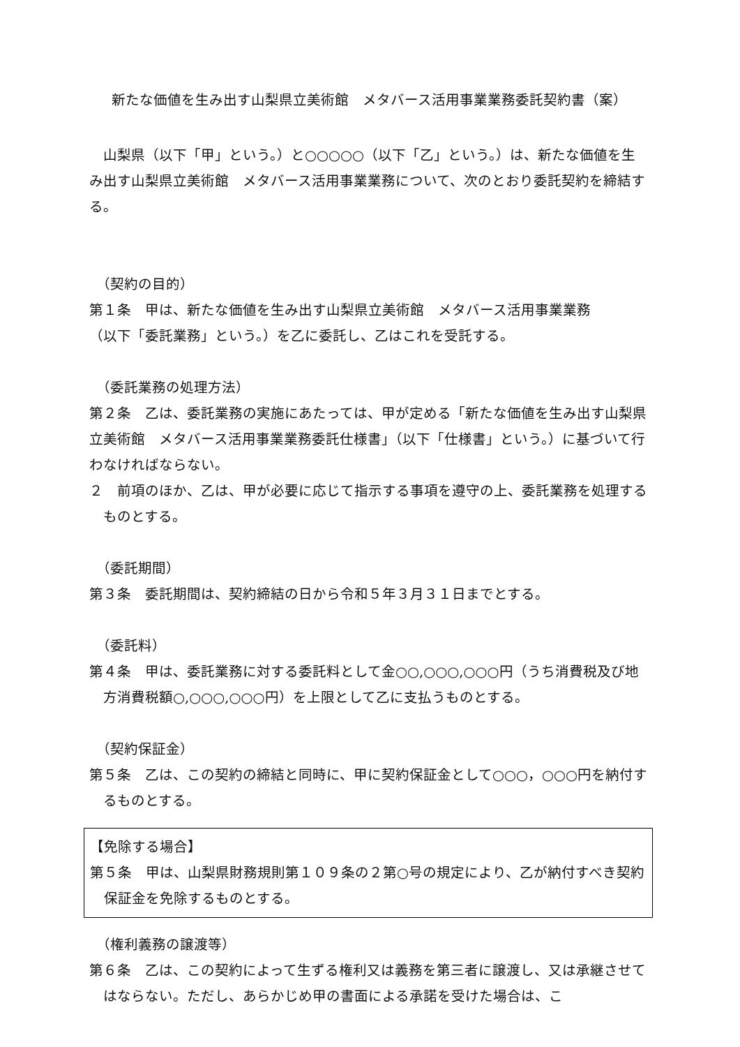新たな価値を生み出す山梨県立美術館　メタバース活用事業業務委託契約書（案）
　山梨県（以下「甲」という。）と○○○○○（以下「乙」という。）は、新たな価値を生み出す山梨県立美術館　メタバース活用事業業務について、次のとおり委託契約を締結する。
（契約の目的）
第１条　甲は、新たな価値を生み出す山梨県立美術館　メタバース活用事業業務
（以下「委託業務」という。）を乙に委託し、乙はこれを受託する。
（委託業務の処理方法）
第２条　乙は、委託業務の実施にあたっては、甲が定める「新たな価値を生み出す山梨県立美術館　メタバース活用事業業務委託仕様書」（以下「仕様書」という。）に基づいて行わなければならない。
２　前項のほか、乙は、甲が必要に応じて指示する事項を遵守の上、委託業務を処理するものとする。
（委託期間）
第３条　委託期間は、契約締結の日から令和５年３月３１日までとする。
（委託料）
第４条　甲は、委託業務に対する委託料として金○○,○○○,○○○円（うち消費税及び地方消費税額○,○○○,○○○円）を上限として乙に支払うものとする。
（契約保証金）
第５条　乙は、この契約の締結と同時に、甲に契約保証金として○○○，○○○円を納付するものとする。
【免除する場合】
第５条　甲は、山梨県財務規則第１０９条の２第○号の規定により、乙が納付すべき契約保証金を免除するものとする。
（権利義務の譲渡等）
第６条　乙は、この契約によって生ずる権利又は義務を第三者に譲渡し、又は承継させてはならない。ただし、あらかじめ甲の書面による承諾を受けた場合は、こ